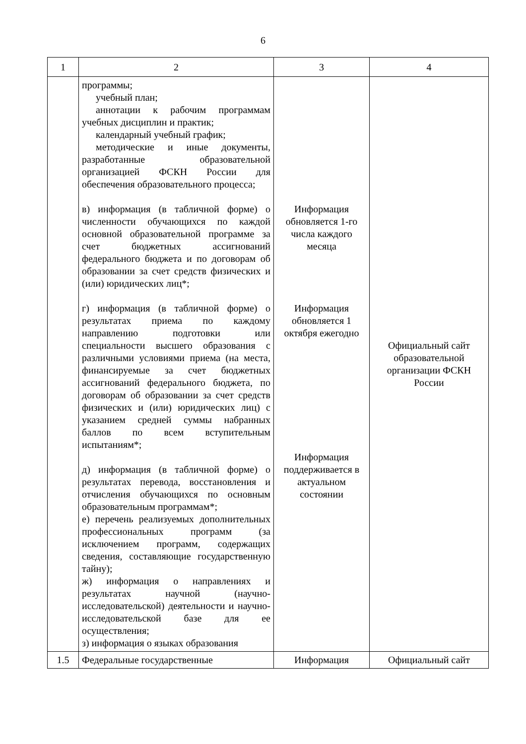6
| 1 | 2 | 3 | 4 |
| --- | --- | --- | --- |
| | программы; учебный план; аннотации к рабочим программам учебных дисциплин и практик; календарный учебный график; методические и иные документы, разработанные образовательной организацией ФСКН России для обеспечения образовательного процесса; в) информация (в табличной форме) о численности обучающихся по каждой основной образовательной программе за счет бюджетных ассигнований федерального бюджета и по договорам об образовании за счет средств физических и (или) юридических лиц*; г) информация (в табличной форме) о результатах приема по каждому направлению подготовки или специальности высшего образования с различными условиями приема (на места, финансируемые за счет бюджетных ассигнований федерального бюджета, по договорам об образовании за счет средств физических и (или) юридических лиц) с указанием средней суммы набранных баллов по всем вступительным испытаниям*; д) информация (в табличной форме) о результатах перевода, восстановления и отчисления обучающихся по основным образовательным программам*; е) перечень реализуемых дополнительных профессиональных программ (за исключением программ, содержащих сведения, составляющие государственную тайну); ж) информация о направлениях и результатах научной (научно-исследовательской) деятельности и научно-исследовательской базе для ее осуществления; з) информация о языках образования | Информация обновляется 1-го числа каждого месяца Информация обновляется 1 октября ежегодно Информация поддерживается в актуальном состоянии | Официальный сайт образовательной организации ФСКН России |
| 1.5 | Федеральные государственные | Информация | Официальный сайт |